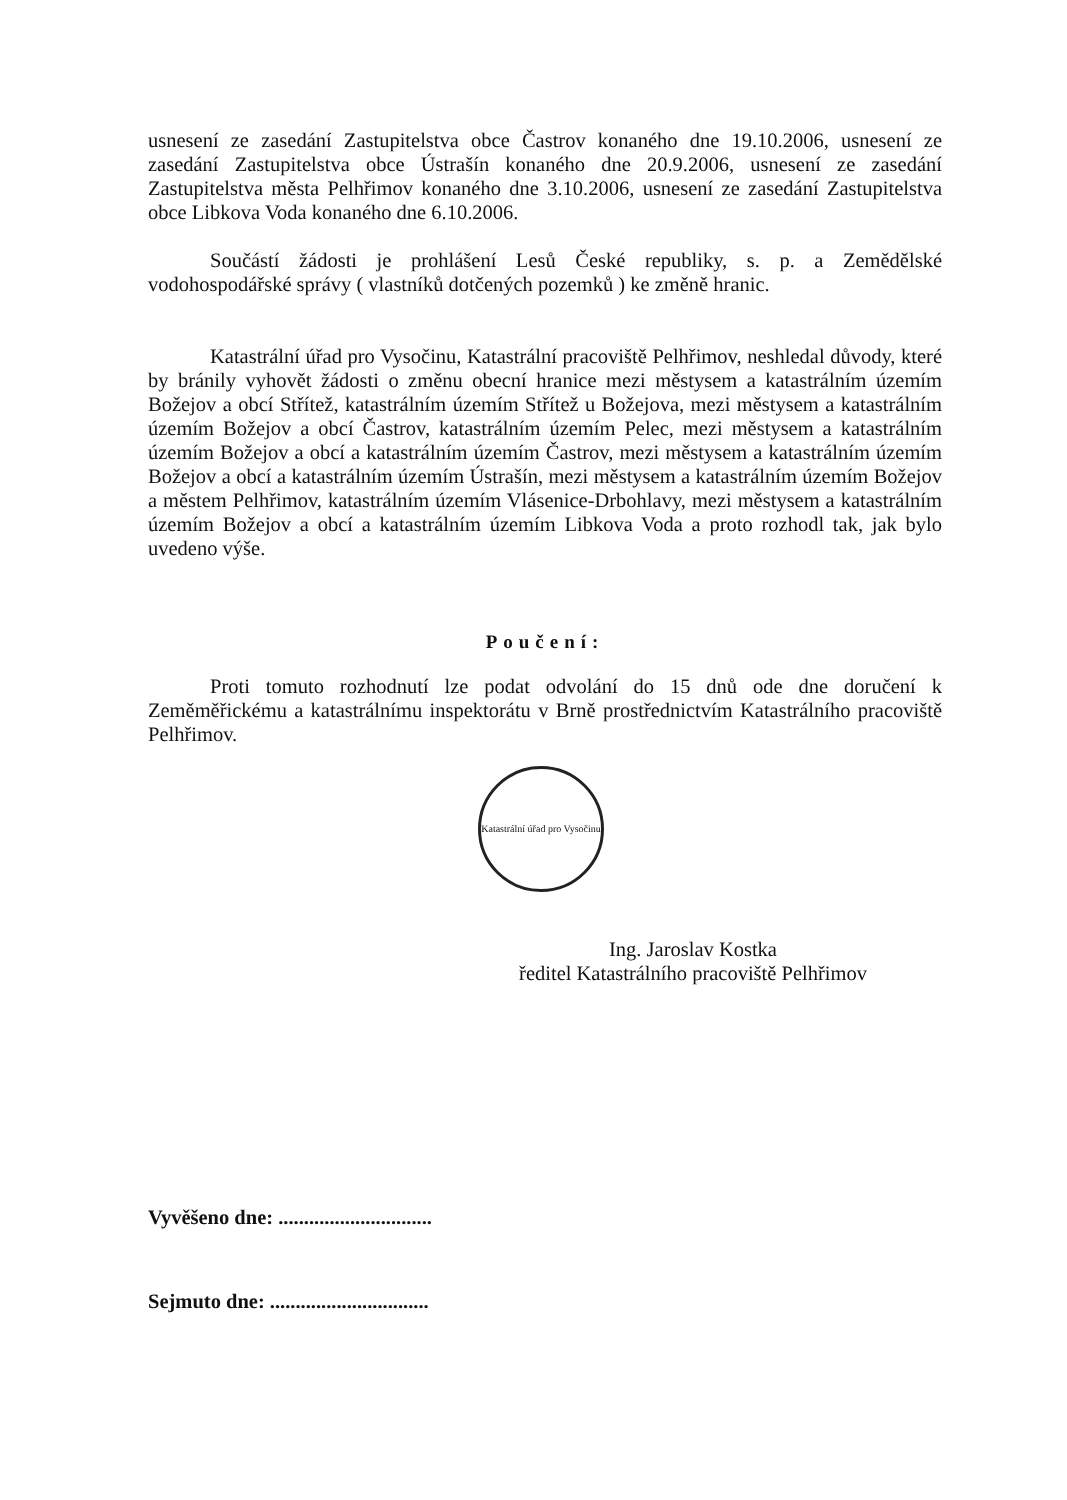usnesení ze zasedání Zastupitelstva obce Častrov konaného dne 19.10.2006, usnesení ze zasedání Zastupitelstva obce Ústrašín konaného dne 20.9.2006, usnesení ze zasedání Zastupitelstva města Pelhřimov konaného dne 3.10.2006, usnesení ze zasedání Zastupitelstva obce Libkova Voda konaného dne 6.10.2006.
Součástí žádosti je prohlášení Lesů České republiky, s. p. a Zemědělské vodohospodářské správy ( vlastníků dotčených pozemků ) ke změně hranic.
Katastrální úřad pro Vysočinu, Katastrální pracoviště Pelhřimov, neshledal důvody, které by bránily vyhovět žádosti o změnu obecní hranice mezi městysem a katastrálním územím Božejov a obcí Střítež, katastrálním územím Střítež u Božejova, mezi městysem a katastrálním územím Božejov a obcí Častrov, katastrálním územím Pelec, mezi městysem a katastrálním územím Božejov a obcí a katastrálním územím Častrov, mezi městysem a katastrálním územím Božejov a obcí a katastrálním územím Ústrašín, mezi městysem a katastrálním územím Božejov a městem Pelhřimov, katastrálním územím Vlásenice-Drbohlavy, mezi městysem a katastrálním územím Božejov a obcí a katastrálním územím Libkova Voda a proto rozhodl tak, jak bylo uvedeno výše.
Poučení:
Proti tomuto rozhodnutí lze podat odvolání do 15 dnů ode dne doručení k Zeměměřickému a katastrálnímu inspektorátu v Brně prostřednictvím Katastrálního pracoviště Pelhřimov.
Katastrální úřad pro Vysočinu
Ing. Jaroslav Kostka
ředitel Katastrálního pracoviště Pelhřimov
Vyvěšeno dne: ..............................
Sejmuto dne: ...............................